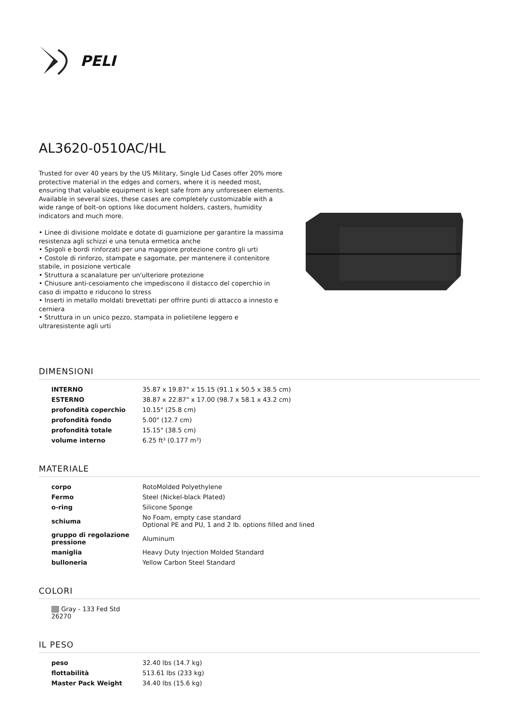PELI
AL3620-0510AC/HL
Trusted for over 40 years by the US Military, Single Lid Cases offer 20% more protective material in the edges and corners, where it is needed most, ensuring that valuable equipment is kept safe from any unforeseen elements. Available in several sizes, these cases are completely customizable with a wide range of bolt-on options like document holders, casters, humidity indicators and much more.
• Linee di divisione moldate e dotate di guarnizione per garantire la massima resistenza agli schizzi e una tenuta ermetica anche
• Spigoli e bordi rinforzati per una maggiore protezione contro gli urti
• Costole di rinforzo, stampate e sagomate, per mantenere il contenitore stabile, in posizione verticale
• Struttura a scanalature per un'ulteriore protezione
• Chiusure anti-cesoiamento che impediscono il distacco del coperchio in caso di impatto e riducono lo stress
• Inserti in metallo moldati brevettati per offrire punti di attacco a innesto e cerniera
• Struttura in un unico pezzo, stampata in polietilene leggero e ultraresistente agli urti
DIMENSIONI
| INTERNO | 35.87 x 19.87" x 15.15 (91.1 x 50.5 x 38.5 cm) |
| ESTERNO | 38.87 x 22.87" x 17.00 (98.7 x 58.1 x 43.2 cm) |
| profondità coperchio | 10.15" (25.8 cm) |
| profondità fondo | 5.00" (12.7 cm) |
| profondità totale | 15.15" (38.5 cm) |
| volume interno | 6.25 ft³ (0.177 m³) |
MATERIALE
| corpo | RotoMolded Polyethylene |
| Fermo | Steel (Nickel-black Plated) |
| o-ring | Silicone Sponge |
| schiuma | No Foam, empty case standard Optional PE and PU, 1 and 2 lb. options filled and lined |
| gruppo di regolazione pressione | Aluminum |
| maniglia | Heavy Duty Injection Molded Standard |
| bulloneria | Yellow Carbon Steel Standard |
COLORI
| Gray - 133 Fed Std 26270 |
IL PESO
| peso | 32.40 lbs (14.7 kg) |
| flottabilità | 513.61 lbs (233 kg) |
| Master Pack Weight | 34.40 lbs (15.6 kg) |